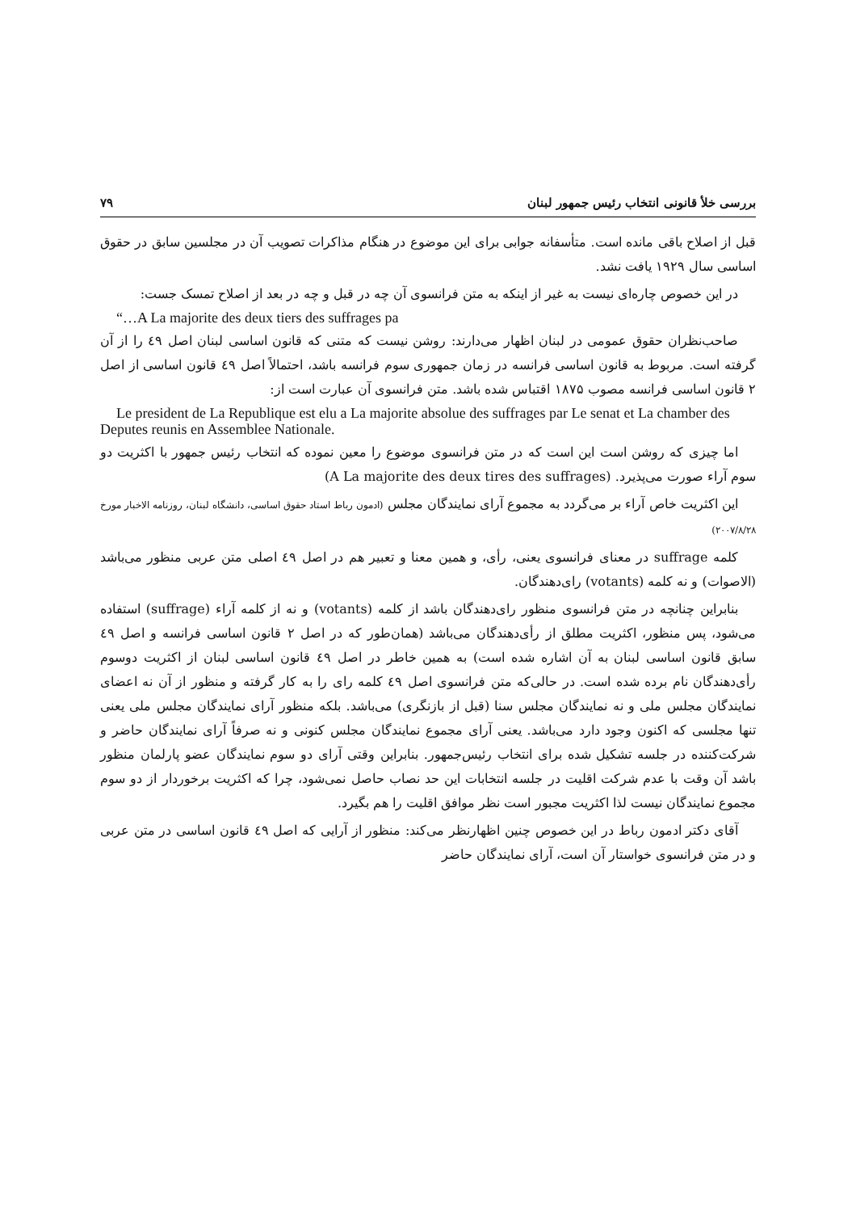بررسی خلأ قانونی انتخاب رئیس جمهور لبنان ۷۹
قبل از اصلاح باقی مانده است. متأسفانه جوابی برای این موضوع در هنگام مذاکرات تصویب آن در مجلسین سابق در حقوق اساسی سال ۱۹۲۹ یافت نشد.
در این خصوص چاره‌ای نیست به غیر از اینکه به متن فرانسوی آن چه در قبل و چه در بعد از اصلاح تمسک جست:
“…A La majorite des deux tiers des suffrages pa
صاحب‌نظران حقوق عمومی در لبنان اظهار می‌دارند: روشن نیست که متنی که قانون اساسی لبنان اصل ٤٩ را از آن گرفته است. مربوط به قانون اساسی فرانسه در زمان جمهوری سوم فرانسه باشد، احتمالاً اصل ٤٩ قانون اساسی از اصل ۲ قانون اساسی فرانسه مصوب ۱۸۷۵ اقتباس شده باشد. متن فرانسوی آن عبارت است از:
Le president de La Republique est elu a La majorite absolue des suffrages par Le senat et La chamber des Deputes reunis en Assemblee Nationale.
اما چیزی که روشن است این است که در متن فرانسوی موضوع را معین نموده که انتخاب رئیس جمهور با اکثریت دو سوم آراء صورت می‌پذیرد. (A La majorite des deux tires des suffrages)
این اکثریت خاص آراء بر می‌گردد به مجموع آرای نمایندگان مجلس (ادمون رباط استاد حقوق اساسی، دانشگاه لبنان، روزنامه الاخبار مورخ ۲۰۰۷/۸/۲۸)
کلمه suffrage در معنای فرانسوی یعنی، رأی، و همین معنا و تعبیر هم در اصل ٤٩ اصلی متن عربی منظور می‌باشد (الاصوات) و نه کلمه (votants) رای‌دهندگان.
بنابراین چنانچه در متن فرانسوی منظور رای‌دهندگان باشد از کلمه (votants) و نه از کلمه آراء (suffrage) استفاده می‌شود، پس منظور، اکثریت مطلق از رأی‌دهندگان می‌باشد (همان‌طور که در اصل ۲ قانون اساسی فرانسه و اصل ٤٩ سابق قانون اساسی لبنان به آن اشاره شده است) به همین خاطر در اصل ٤٩ قانون اساسی لبنان از اکثریت دوسوم رأی‌دهندگان نام برده شده است. در حالی‌که متن فرانسوی اصل ٤٩ کلمه رای را به کار گرفته و منظور از آن نه اعضای نمایندگان مجلس ملی و نه نمایندگان مجلس سنا (قبل از بازنگری) می‌باشد. بلکه منظور آرای نمایندگان مجلس ملی یعنی تنها مجلسی که اکنون وجود دارد می‌باشد. یعنی آرای مجموع نمایندگان مجلس کنونی و نه صرفاً آرای نمایندگان حاضر و شرکت‌کننده در جلسه تشکیل شده برای انتخاب رئیس‌جمهور. بنابراین وقتی آرای دو سوم نمایندگان عضو پارلمان منظور باشد آن وقت با عدم شرکت اقلیت در جلسه انتخابات این حد نصاب حاصل نمی‌شود، چرا که اکثریت برخوردار از دو سوم مجموع نمایندگان نیست لذا اکثریت مجبور است نظر موافق اقلیت را هم بگیرد.
آقای دکتر ادمون رباط در این خصوص چنین اظهارنظر می‌کند: منظور از آرایی که اصل ٤٩ قانون اساسی در متن عربی و در متن فرانسوی خواستار آن است، آرای نمایندگان حاضر